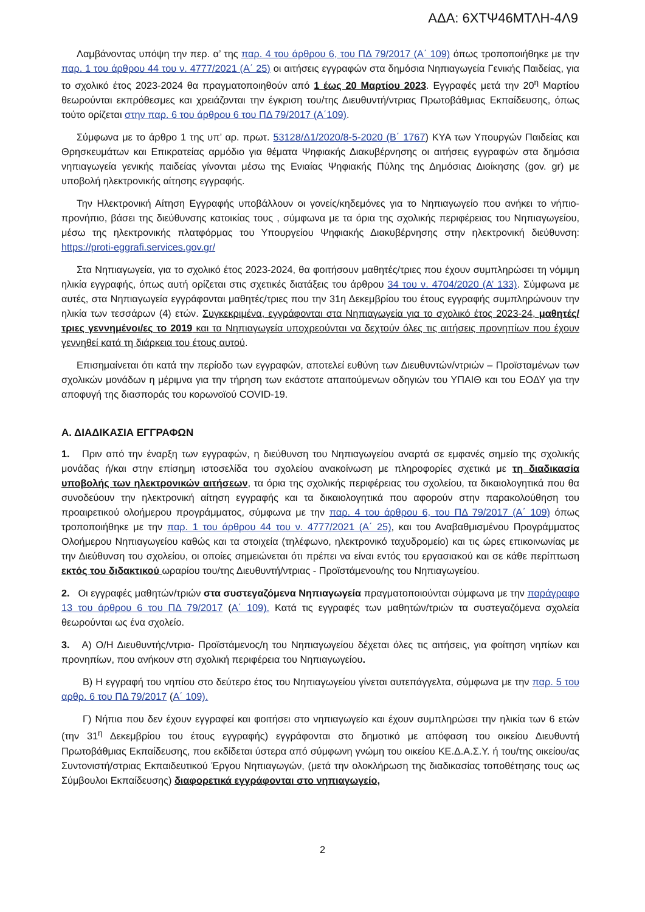ΑΔΑ: 6ΧΤΨ46ΜΤΛΗ-4Λ9
Λαμβάνοντας υπόψη την περ. α’ της παρ. 4 του άρθρου 6, του ΠΔ 79/2017 (Α΄ 109) όπως τροποποιήθηκε με την παρ. 1 του άρθρου 44 του ν. 4777/2021 (Α΄ 25) οι αιτήσεις εγγραφών στα δημόσια Νηπιαγωγεία Γενικής Παιδείας, για το σχολικό έτος 2023-2024 θα πραγματοποιηθούν από 1 έως 20 Μαρτίου 2023. Εγγραφές μετά την 20<sup>η</sup> Μαρτίου θεωρούνται εκπρόθεσμες και χρειάζονται την έγκριση του/της Διευθυντή/ντριας Πρωτοβάθμιας Εκπαίδευσης, όπως τούτο ορίζεται στην παρ. 6 του άρθρου 6 του ΠΔ 79/2017 (Α΄109).
Σύμφωνα με το άρθρο 1 της υπ’ αρ. πρωτ. 53128/Δ1/2020/8-5-2020 (Β΄ 1767) ΚΥΑ των Υπουργών Παιδείας και Θρησκευμάτων και Επικρατείας αρμόδιο για θέματα Ψηφιακής Διακυβέρνησης οι αιτήσεις εγγραφών στα δημόσια νηπιαγωγεία γενικής παιδείας γίνονται μέσω της Ενιαίας Ψηφιακής Πύλης της Δημόσιας Διοίκησης (gov. gr) με υποβολή ηλεκτρονικής αίτησης εγγραφής.
Την Ηλεκτρονική Αίτηση Εγγραφής υποβάλλουν οι γονείς/κηδεμόνες για το Νηπιαγωγείο που ανήκει το νήπιο-προνήπιο, βάσει της διεύθυνσης κατοικίας τους , σύμφωνα με τα όρια της σχολικής περιφέρειας του Νηπιαγωγείου, μέσω της ηλεκτρονικής πλατφόρμας του Υπουργείου Ψηφιακής Διακυβέρνησης στην ηλεκτρονική διεύθυνση: https://proti-eggrafi.services.gov.gr/
Στα Νηπιαγωγεία, για το σχολικό έτος 2023-2024, θα φοιτήσουν μαθητές/τριες που έχουν συμπληρώσει τη νόμιμη ηλικία εγγραφής, όπως αυτή ορίζεται στις σχετικές διατάξεις του άρθρου 34 του ν. 4704/2020 (Α’ 133). Σύμφωνα με αυτές, στα Νηπιαγωγεία εγγράφονται μαθητές/τριες που την 31η Δεκεμβρίου του έτους εγγραφής συμπληρώνουν την ηλικία των τεσσάρων (4) ετών. Συγκεκριμένα, εγγράφονται στα Νηπιαγωγεία για το σχολικό έτος 2023-24, μαθητές/τριες γεννημένοι/ες το 2019 και τα Νηπιαγωγεία υποχρεούνται να δεχτούν όλες τις αιτήσεις προνηπίων που έχουν γεννηθεί κατά τη διάρκεια του έτους αυτού.
Επισημαίνεται ότι κατά την περίοδο των εγγραφών, αποτελεί ευθύνη των Διευθυντών/ντριών – Προϊσταμένων των σχολικών μονάδων η μέριμνα για την τήρηση των εκάστοτε απαιτούμενων οδηγιών του ΥΠΑΙΘ και του ΕΟΔΥ για την αποφυγή της διασποράς του κορωνοϊού COVID-19.
Α. ΔΙΑΔΙΚΑΣΙΑ ΕΓΓΡΑΦΩΝ
1. Πριν από την έναρξη των εγγραφών, η διεύθυνση του Νηπιαγωγείου αναρτά σε εμφανές σημείο της σχολικής μονάδας ή/και στην επίσημη ιστοσελίδα του σχολείου ανακοίνωση με πληροφορίες σχετικά με τη διαδικασία υποβολής των ηλεκτρονικών αιτήσεων, τα όρια της σχολικής περιφέρειας του σχολείου, τα δικαιολογητικά που θα συνοδεύουν την ηλεκτρονική αίτηση εγγραφής και τα δικαιολογητικά που αφορούν στην παρακολούθηση του προαιρετικού ολοήμερου προγράμματος, σύμφωνα με την παρ. 4 του άρθρου 6, του ΠΔ 79/2017 (Α΄ 109) όπως τροποποιήθηκε με την παρ. 1 του άρθρου 44 του ν. 4777/2021 (Α΄ 25), και του Αναβαθμισμένου Προγράμματος Ολοήμερου Νηπιαγωγείου καθώς και τα στοιχεία (τηλέφωνο, ηλεκτρονικό ταχυδρομείο) και τις ώρες επικοινωνίας με την Διεύθυνση του σχολείου, οι οποίες σημειώνεται ότι πρέπει να είναι εντός του εργασιακού και σε κάθε περίπτωση εκτός του διδακτικού ωραρίου του/της Διευθυντή/ντριας - Προϊστάμενου/ης του Νηπιαγωγείου.
2. Οι εγγραφές μαθητών/τριών στα συστεγαζόμενα Νηπιαγωγεία πραγματοποιούνται σύμφωνα με την παράγραφο 13 του άρθρου 6 του ΠΔ 79/2017 (Α΄ 109). Κατά τις εγγραφές των μαθητών/τριών τα συστεγαζόμενα σχολεία θεωρούνται ως ένα σχολείο.
3. Α) Ο/Η Διευθυντής/ντρια- Προϊστάμενος/η του Νηπιαγωγείου δέχεται όλες τις αιτήσεις, για φοίτηση νηπίων και προνηπίων, που ανήκουν στη σχολική περιφέρεια του Νηπιαγωγείου.
Β) Η εγγραφή του νηπίου στο δεύτερο έτος του Νηπιαγωγείου γίνεται αυτεπάγγελτα, σύμφωνα με την παρ. 5 του αρθρ. 6 του ΠΔ 79/2017 (Α΄ 109).
Γ) Νήπια που δεν έχουν εγγραφεί και φοιτήσει στο νηπιαγωγείο και έχουν συμπληρώσει την ηλικία των 6 ετών (την 31<sup>η</sup> Δεκεμβρίου του έτους εγγραφής) εγγράφονται στο δημοτικό με απόφαση του οικείου Διευθυντή Πρωτοβάθμιας Εκπαίδευσης, που εκδίδεται ύστερα από σύμφωνη γνώμη του οικείου ΚΕ.Δ.Α.Σ.Υ. ή του/της οικείου/ας Συντονιστή/στριας Εκπαιδευτικού Έργου Νηπιαγωγών, (μετά την ολοκλήρωση της διαδικασίας τοποθέτησης τους ως Σύμβουλοι Εκπαίδευσης) διαφορετικά εγγράφονται στο νηπιαγωγείο,
2